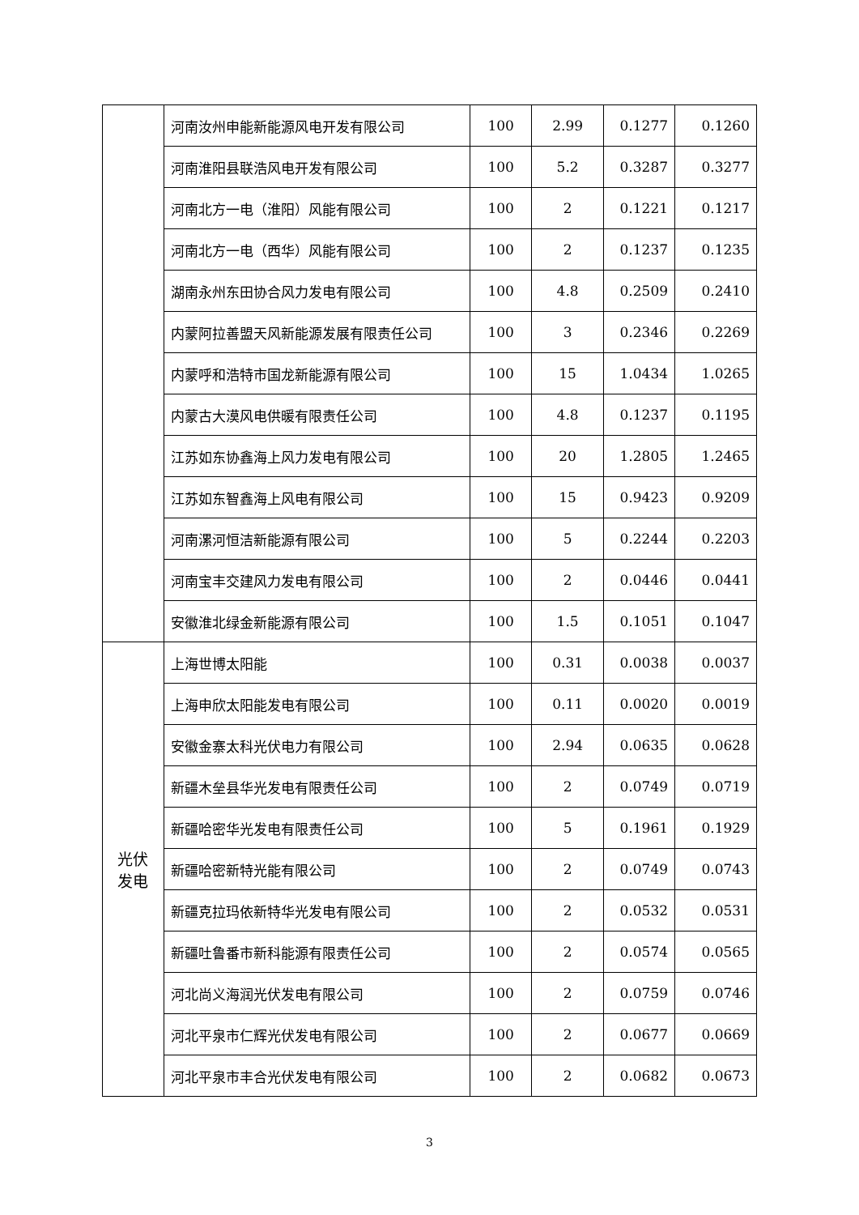| | 河南汝州申能新能源风电开发有限公司 | 100 | 2.99 | 0.1277 | 0.1260 |
| | 河南淮阳县联浩风电开发有限公司 | 100 | 5.2 | 0.3287 | 0.3277 |
| | 河南北方一电（淮阳）风能有限公司 | 100 | 2 | 0.1221 | 0.1217 |
| | 河南北方一电（西华）风能有限公司 | 100 | 2 | 0.1237 | 0.1235 |
| | 湖南永州东田协合风力发电有限公司 | 100 | 4.8 | 0.2509 | 0.2410 |
| | 内蒙阿拉善盟天风新能源发展有限责任公司 | 100 | 3 | 0.2346 | 0.2269 |
| | 内蒙呼和浩特市国龙新能源有限公司 | 100 | 15 | 1.0434 | 1.0265 |
| | 内蒙古大漠风电供暖有限责任公司 | 100 | 4.8 | 0.1237 | 0.1195 |
| | 江苏如东协鑫海上风力发电有限公司 | 100 | 20 | 1.2805 | 1.2465 |
| | 江苏如东智鑫海上风电有限公司 | 100 | 15 | 0.9423 | 0.9209 |
| | 河南漯河恒洁新能源有限公司 | 100 | 5 | 0.2244 | 0.2203 |
| | 河南宝丰交建风力发电有限公司 | 100 | 2 | 0.0446 | 0.0441 |
| | 安徽淮北绿金新能源有限公司 | 100 | 1.5 | 0.1051 | 0.1047 |
| 光伏 发电 | 上海世博太阳能 | 100 | 0.31 | 0.0038 | 0.0037 |
| | 上海申欣太阳能发电有限公司 | 100 | 0.11 | 0.0020 | 0.0019 |
| | 安徽金寨太科光伏电力有限公司 | 100 | 2.94 | 0.0635 | 0.0628 |
| | 新疆木垒县华光发电有限责任公司 | 100 | 2 | 0.0749 | 0.0719 |
| | 新疆哈密华光发电有限责任公司 | 100 | 5 | 0.1961 | 0.1929 |
| | 新疆哈密新特光能有限公司 | 100 | 2 | 0.0749 | 0.0743 |
| | 新疆克拉玛依新特华光发电有限公司 | 100 | 2 | 0.0532 | 0.0531 |
| | 新疆吐鲁番市新科能源有限责任公司 | 100 | 2 | 0.0574 | 0.0565 |
| | 河北尚义海润光伏发电有限公司 | 100 | 2 | 0.0759 | 0.0746 |
| | 河北平泉市仁辉光伏发电有限公司 | 100 | 2 | 0.0677 | 0.0669 |
| | 河北平泉市丰合光伏发电有限公司 | 100 | 2 | 0.0682 | 0.0673 |
3